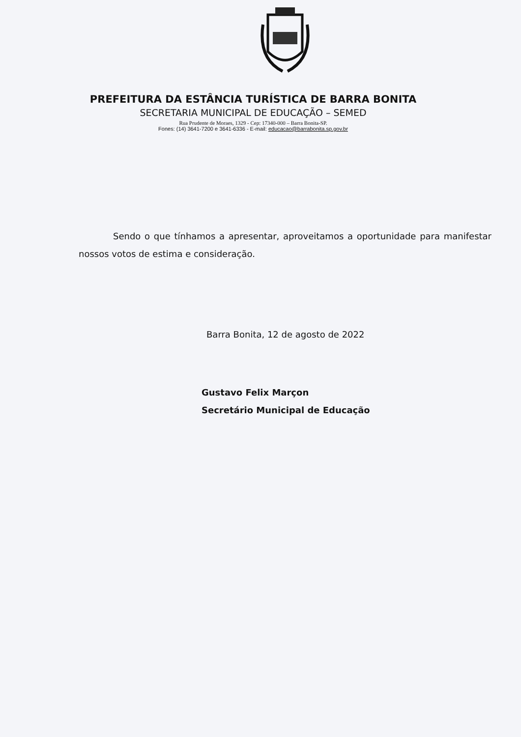PREFEITURA DA ESTÂNCIA TURÍSTICA DE BARRA BONITA
SECRETARIA MUNICIPAL DE EDUCAÇÃO – SEMED
Rua Prudente de Moraes, 1329 - Cep: 17340-000 – Barra Bonita-SP.
Fones: (14) 3641-7200 e 3641-6336 - E-mail: educacao@barrabonita.sp.gov.br
Sendo o que tínhamos a apresentar, aproveitamos a oportunidade para manifestar nossos votos de estima e consideração.
Barra Bonita, 12 de agosto de 2022
Gustavo Felix Marçon
Secretário Municipal de Educação